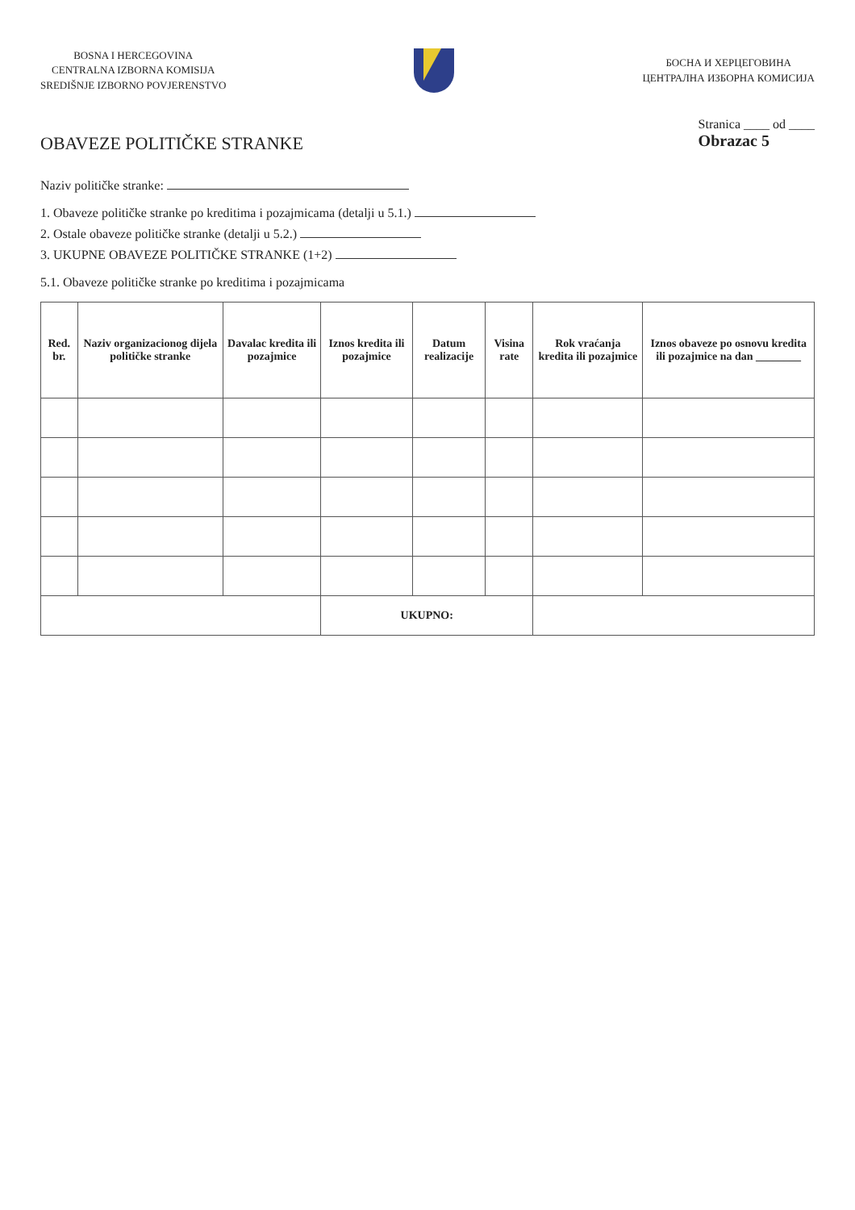BOSNA I HERCEGOVINA
CENTRALNA IZBORNA KOMISIJA
SREDIŠNJE IZBORNO POVJERENSTVO
БОСНА И ХЕРЦЕГОВИНА
ЦЕНТРАЛНА ИЗБОРНА КОМИСИЈА
OBAVEZE POLITIČKE STRANKE
Stranica ____ od ____
Obrazac 5
Naziv političke stranke:
1. Obaveze političke stranke po kreditima i pozajmicama (detalji u 5.1.)
2. Ostale obaveze političke stranke (detalji u 5.2.)
3. UKUPNE OBAVEZE POLITIČKE STRANKE (1+2)
5.1. Obaveze političke stranke po kreditima i pozajmicama
| Red. br. | Naziv organizacionog dijela političke stranke | Davalac kredita ili pozajmice | Iznos kredita ili pozajmice | Datum realizacije | Visina rate | Rok vraćanja kredita ili pozajmice | Iznos obaveze po osnovu kredita ili pozajmice na dan ________ |
| --- | --- | --- | --- | --- | --- | --- | --- |
| | | | UKUPNO: | | | | |